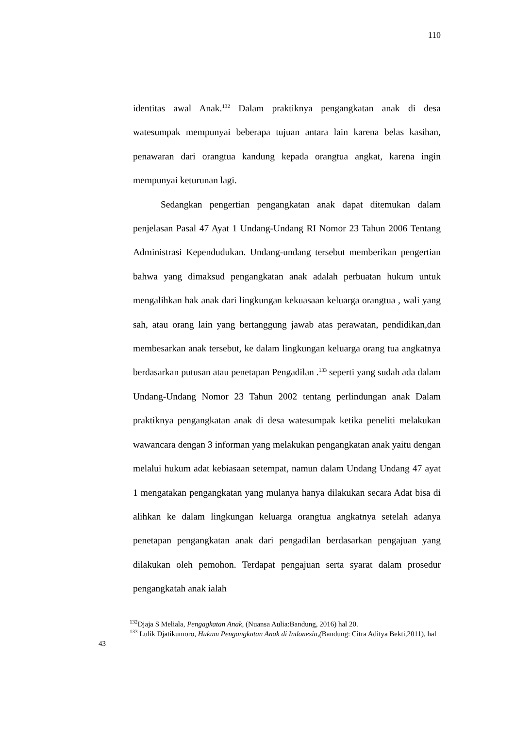110
identitas awal Anak.<sup>132</sup> Dalam praktiknya pengangkatan anak di desa watesumpak mempunyai beberapa tujuan antara lain karena belas kasihan, penawaran dari orangtua kandung kepada orangtua angkat, karena ingin mempunyai keturunan lagi.
Sedangkan pengertian pengangkatan anak dapat ditemukan dalam penjelasan Pasal 47 Ayat 1 Undang-Undang RI Nomor 23 Tahun 2006 Tentang Administrasi Kependudukan. Undang-undang tersebut memberikan pengertian bahwa yang dimaksud pengangkatan anak adalah perbuatan hukum untuk mengalihkan hak anak dari lingkungan kekuasaan keluarga orangtua , wali yang sah, atau orang lain yang bertanggung jawab atas perawatan, pendidikan,dan membesarkan anak tersebut, ke dalam lingkungan keluarga orang tua angkatnya berdasarkan putusan atau penetapan Pengadilan .<sup>133</sup> seperti yang sudah ada dalam Undang-Undang Nomor 23 Tahun 2002 tentang perlindungan anak Dalam praktiknya pengangkatan anak di desa watesumpak ketika peneliti melakukan wawancara dengan 3 informan yang melakukan pengangkatan anak yaitu dengan melalui hukum adat kebiasaan setempat, namun dalam Undang Undang 47 ayat 1 mengatakan pengangkatan yang mulanya hanya dilakukan secara Adat bisa di alihkan ke dalam lingkungan keluarga orangtua angkatnya setelah adanya penetapan pengangkatan anak dari pengadilan berdasarkan pengajuan yang dilakukan oleh pemohon. Terdapat pengajuan serta syarat dalam prosedur pengangkatah anak ialah
<sup>132</sup> Djaja S Meliala, Pengagkatan Anak, (Nuansa Aulia:Bandung, 2016) hal 20.
<sup>133</sup> Lulik Djatikumoro, Hukum Pengangkatan Anak di Indonesia,(Bandung: Citra Aditya Bekti,2011), hal 43